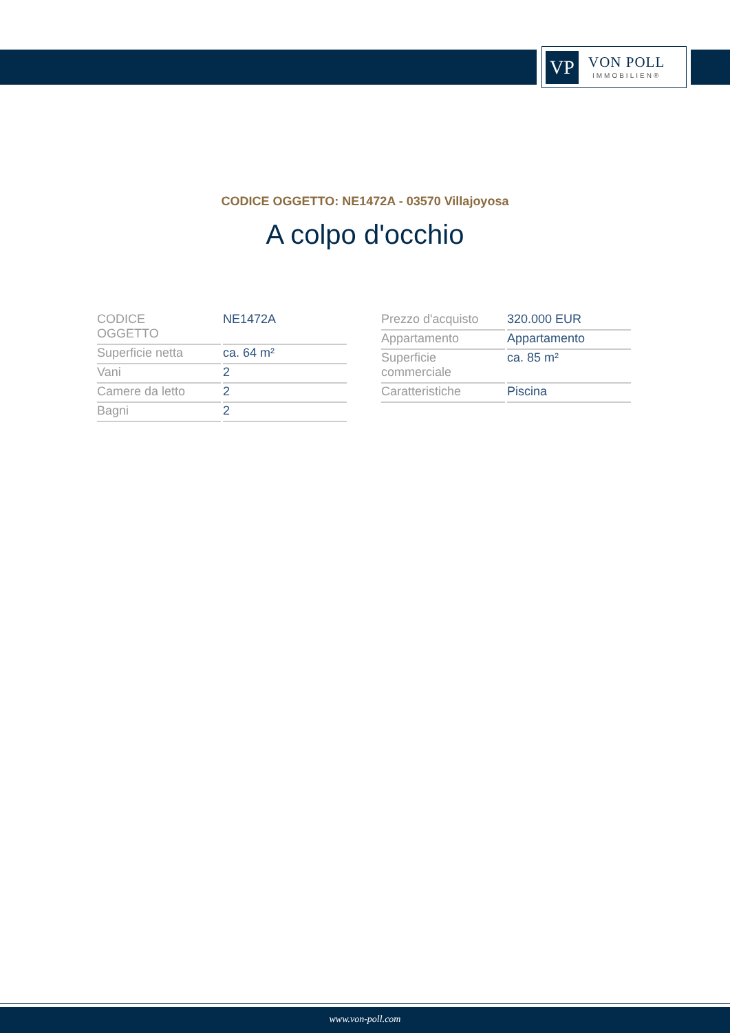VP
VON POLL
IMMOBILIEN®
CODICE OGGETTO: NE1472A - 03570 Villajoyosa
A colpo d'occhio
| CODICE OGGETTO | NE1472A |
| Superficie netta | ca. 64 m² |
| Vani | 2 |
| Camere da letto | 2 |
| Bagni | 2 |
| Prezzo d'acquisto | 320.000 EUR |
| Appartamento | Appartamento |
| Superficie commerciale | ca. 85 m² |
| Caratteristiche | Piscina |
www.von-poll.com